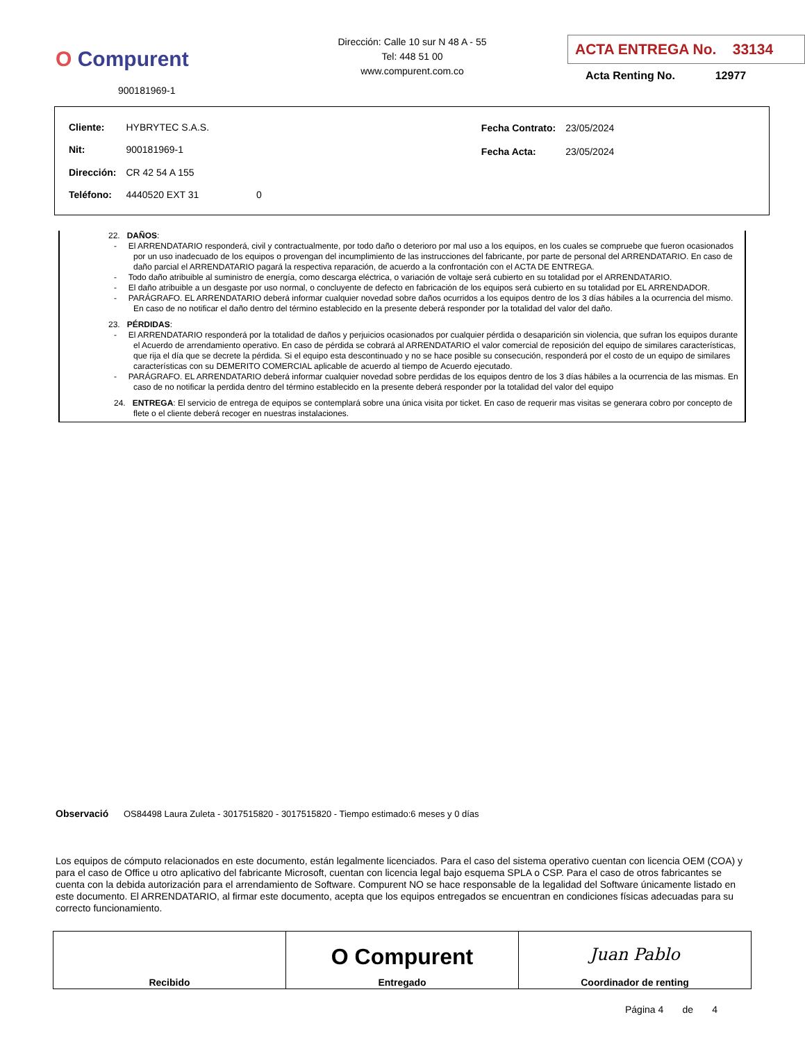O Compurent
900181969-1
Dirección: Calle 10 sur N 48 A - 55
Tel: 448 51 00
www.compurent.com.co
ACTA ENTREGA No. 33134
Acta Renting No. 12977
| Cliente: | HYBRYTEC S.A.S. | |
| Nit: | 900181969-1 | |
| Dirección: | CR 42 54 A 155 | |
| Teléfono: | 4440520 EXT 31 | 0 |
| Fecha Contrato: | 23/05/2024 |
| Fecha Acta: | 23/05/2024 |
22. DAÑOS:
- El ARRENDATARIO responderá, civil y contractualmente, por todo daño o deterioro por mal uso a los equipos, en los cuales se compruebe que fueron ocasionados por un uso inadecuado de los equipos o provengan del incumplimiento de las instrucciones del fabricante, por parte de personal del ARRENDATARIO. En caso de daño parcial el ARRENDATARIO pagará la respectiva reparación, de acuerdo a la confrontación con el ACTA DE ENTREGA.
- Todo daño atribuible al suministro de energía, como descarga eléctrica, o variación de voltaje será cubierto en su totalidad por el ARRENDATARIO.
- El daño atribuible a un desgaste por uso normal, o concluyente de defecto en fabricación de los equipos será cubierto en su totalidad por EL ARRENDADOR.
- PARÁGRAFO. EL ARRENDATARIO deberá informar cualquier novedad sobre daños ocurridos a los equipos dentro de los 3 días hábiles a la ocurrencia del mismo. En caso de no notificar el daño dentro del término establecido en la presente deberá responder por la totalidad del valor del daño.
23. PÉRDIDAS:
- El ARRENDATARIO responderá por la totalidad de daños y perjuicios ocasionados por cualquier pérdida o desaparición sin violencia, que sufran los equipos durante el Acuerdo de arrendamiento operativo. En caso de pérdida se cobrará al ARRENDATARIO el valor comercial de reposición del equipo de similares características, que rija el día que se decrete la pérdida. Si el equipo esta descontinuado y no se hace posible su consecución, responderá por el costo de un equipo de similares características con su DEMERITO COMERCIAL aplicable de acuerdo al tiempo de Acuerdo ejecutado.
- PARÁGRAFO. EL ARRENDATARIO deberá informar cualquier novedad sobre perdidas de los equipos dentro de los 3 días hábiles a la ocurrencia de las mismas. En caso de no notificar la perdida dentro del término establecido en la presente deberá responder por la totalidad del valor del equipo
24. ENTREGA: El servicio de entrega de equipos se contemplará sobre una única visita por ticket. En caso de requerir mas visitas se generara cobro por concepto de flete o el cliente deberá recoger en nuestras instalaciones.
Observació OS84498 Laura Zuleta - 3017515820 - 3017515820 - Tiempo estimado:6 meses y 0 días
Los equipos de cómputo relacionados en este documento, están legalmente licenciados. Para el caso del sistema operativo cuentan con licencia OEM (COA) y para el caso de Office u otro aplicativo del fabricante Microsoft, cuentan con licencia legal bajo esquema SPLA o CSP. Para el caso de otros fabricantes se cuenta con la debida autorización para el arrendamiento de Software. Compurent NO se hace responsable de la legalidad del Software únicamente listado en este documento. El ARRENDATARIO, al firmar este documento, acepta que los equipos entregados se encuentran en condiciones físicas adecuadas para su correcto funcionamiento.
| Recibido | O Compurent Entregado | Juan Pablo Coordinador de renting |
Página 4 de 4